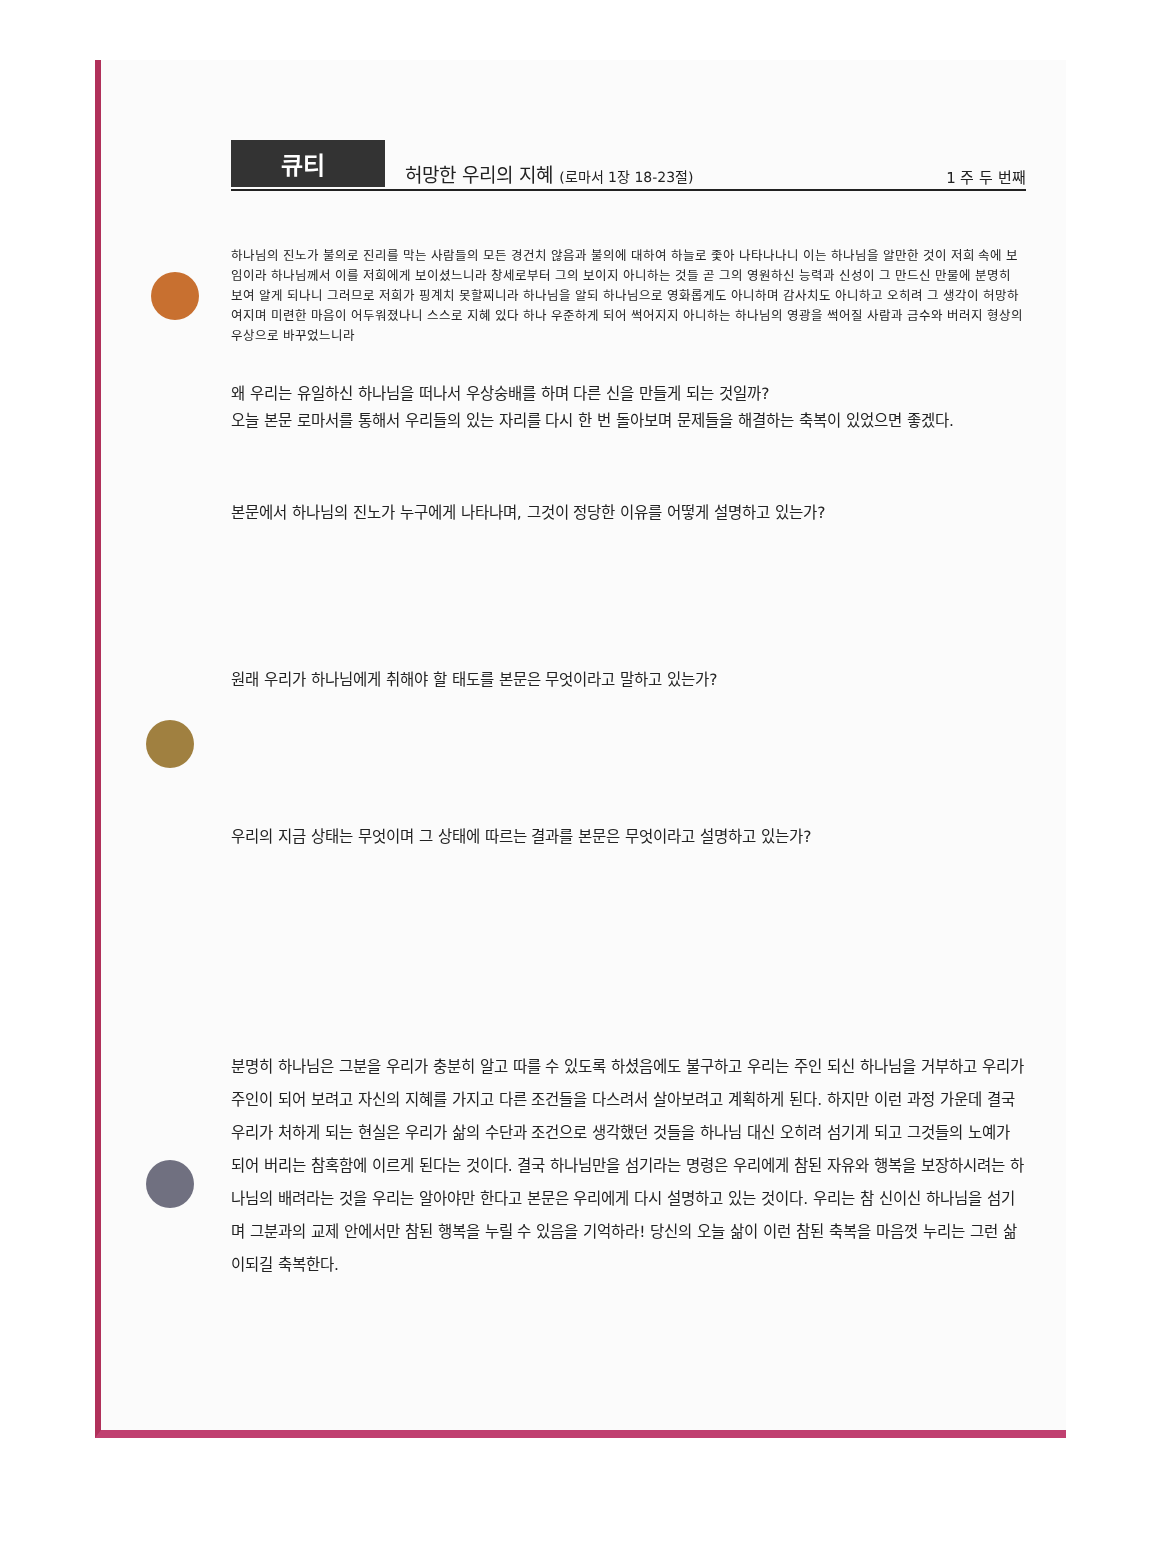큐티 허망한 우리의 지혜 (로마서 1장 18-23절) 1 주 두 번째
하나님의 진노가 불의로 진리를 막는 사람들의 모든 경건치 않음과 불의에 대하여 하늘로 좇아 나타나나니 이는 하나님을 알만한 것이 저희 속에 보임이라 하나님께서 이를 저희에게 보이셨느니라 창세로부터 그의 보이지 아니하는 것들 곧 그의 영원하신 능력과 신성이 그 만드신 만물에 분명히 보여 알게 되나니 그러므로 저희가 핑계치 못할찌니라 하나님을 알되 하나님으로 영화롭게도 아니하며 감사치도 아니하고 오히려 그 생각이 허망하여지며 미련한 마음이 어두워졌나니 스스로 지혜 있다 하나 우준하게 되어 썩어지지 아니하는 하나님의 영광을 썩어질 사람과 금수와 버러지 형상의 우상으로 바꾸었느니라
왜 우리는 유일하신 하나님을 떠나서 우상숭배를 하며 다른 신을 만들게 되는 것일까?
오늘 본문 로마서를 통해서 우리들의 있는 자리를 다시 한 번 돌아보며 문제들을 해결하는 축복이 있었으면 좋겠다.
본문에서 하나님의 진노가 누구에게 나타나며, 그것이 정당한 이유를 어떻게 설명하고 있는가?
원래 우리가 하나님에게 취해야 할 태도를 본문은 무엇이라고 말하고 있는가?
우리의 지금 상태는 무엇이며 그 상태에 따르는 결과를 본문은 무엇이라고 설명하고 있는가?
분명히 하나님은 그분을 우리가 충분히 알고 따를 수 있도록 하셨음에도 불구하고 우리는 주인 되신 하나님을 거부하고 우리가 주인이 되어 보려고 자신의 지혜를 가지고 다른 조건들을 다스려서 살아보려고 계획하게 된다. 하지만 이런 과정 가운데 결국 우리가 처하게 되는 현실은 우리가 삶의 수단과 조건으로 생각했던 것들을 하나님 대신 오히려 섬기게 되고 그것들의 노예가 되어 버리는 참혹함에 이르게 된다는 것이다. 결국 하나님만을 섬기라는 명령은 우리에게 참된 자유와 행복을 보장하시려는 하나님의 배려라는 것을 우리는 알아야만 한다고 본문은 우리에게 다시 설명하고 있는 것이다. 우리는 참 신이신 하나님을 섬기며 그분과의 교제 안에서만 참된 행복을 누릴 수 있음을 기억하라! 당신의 오늘 삶이 이런 참된 축복을 마음껏 누리는 그런 삶이되길 축복한다.